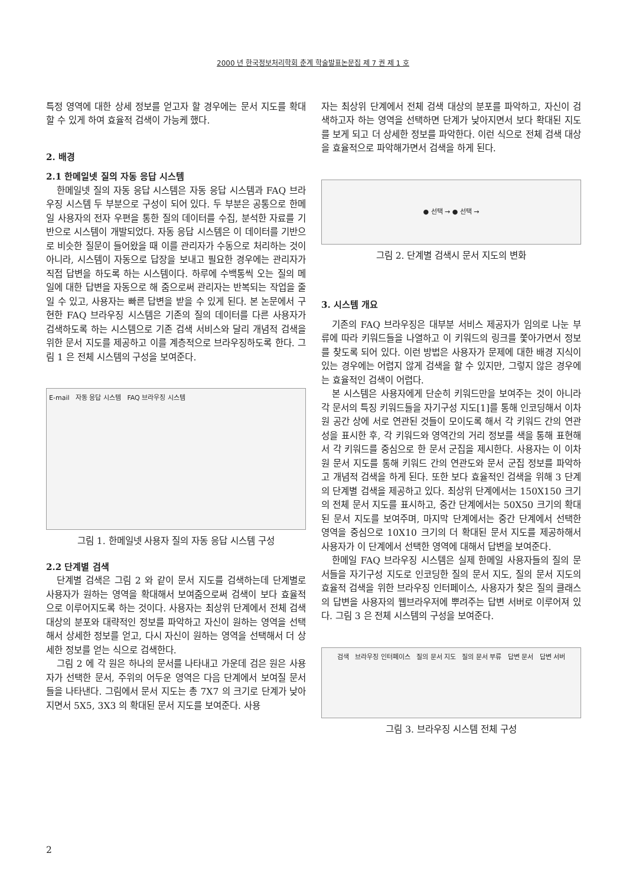2000 년 한국정보처리학회 춘계 학술발표논문집 제 7 권 제 1 호
특정 영역에 대한 상세 정보를 얻고자 할 경우에는 문서 지도를 확대할 수 있게 하여 효율적 검색이 가능케 했다.
2. 배경
2.1 한메일넷 질의 자동 응답 시스템
한메일넷 질의 자동 응답 시스템은 자동 응답 시스템과 FAQ 브라우징 시스템 두 부분으로 구성이 되어 있다. 두 부분은 공통으로 한메일 사용자의 전자 우편을 통한 질의 데이터를 수집, 분석한 자료를 기반으로 시스템이 개발되었다. 자동 응답 시스템은 이 데이터를 기반으로 비슷한 질문이 들어왔을 때 이를 관리자가 수동으로 처리하는 것이 아니라, 시스템이 자동으로 답장을 보내고 필요한 경우에는 관리자가 직접 답변을 하도록 하는 시스템이다. 하루에 수백통씩 오는 질의 메일에 대한 답변을 자동으로 해 줌으로써 관리자는 반복되는 작업을 줄일 수 있고, 사용자는 빠른 답변을 받을 수 있게 된다. 본 논문에서 구현한 FAQ 브라우징 시스템은 기존의 질의 데이터를 다른 사용자가 검색하도록 하는 시스템으로 기존 검색 서비스와 달리 개념적 검색을 위한 문서 지도를 제공하고 이를 계층적으로 브라우징하도록 한다. 그림 1 은 전체 시스템의 구성을 보여준다.
E-mail 자동 응답 시스템 FAQ 브라우징 시스템
그림 1. 한메일넷 사용자 질의 자동 응답 시스템 구성
2.2 단계별 검색
단계별 검색은 그림 2 와 같이 문서 지도를 검색하는데 단계별로 사용자가 원하는 영역을 확대해서 보여줌으로써 검색이 보다 효율적으로 이루어지도록 하는 것이다. 사용자는 최상위 단계에서 전체 검색 대상의 분포와 대략적인 정보를 파악하고 자신이 원하는 영역을 선택해서 상세한 정보를 얻고, 다시 자신이 원하는 영역을 선택해서 더 상세한 정보를 얻는 식으로 검색한다.
그림 2 에 각 원은 하나의 문서를 나타내고 가운데 검은 원은 사용자가 선택한 문서, 주위의 어두운 영역은 다음 단계에서 보여질 문서들을 나타낸다. 그림에서 문서 지도는 총 7X7 의 크기로 단계가 낮아지면서 5X5, 3X3 의 확대된 문서 지도를 보여준다. 사용
자는 최상위 단계에서 전체 검색 대상의 분포를 파악하고, 자신이 검색하고자 하는 영역을 선택하면 단계가 낮아지면서 보다 확대된 지도를 보게 되고 더 상세한 정보를 파악한다. 이런 식으로 전체 검색 대상을 효율적으로 파악해가면서 검색을 하게 된다.
● 선택 → ● 선택 →
그림 2. 단계별 검색시 문서 지도의 변화
3. 시스템 개요
기존의 FAQ 브라우징은 대부분 서비스 제공자가 임의로 나눈 부류에 따라 키워드들을 나열하고 이 키워드의 링크를 쫓아가면서 정보를 찾도록 되어 있다. 이런 방법은 사용자가 문제에 대한 배경 지식이 있는 경우에는 어렵지 않게 검색을 할 수 있지만, 그렇지 않은 경우에는 효율적인 검색이 어렵다.
본 시스템은 사용자에게 단순히 키워드만을 보여주는 것이 아니라 각 문서의 특징 키워드들을 자기구성 지도[1]를 통해 인코딩해서 이차원 공간 상에 서로 연관된 것들이 모이도록 해서 각 키워드 간의 연관성을 표시한 후, 각 키워드와 영역간의 거리 정보를 색을 통해 표현해서 각 키워드를 중심으로 한 문서 군집을 제시한다. 사용자는 이 이차원 문서 지도를 통해 키워드 간의 연관도와 문서 군집 정보를 파악하고 개념적 검색을 하게 된다. 또한 보다 효율적인 검색을 위해 3 단계의 단계별 검색을 제공하고 있다. 최상위 단계에서는 150X150 크기의 전체 문서 지도를 표시하고, 중간 단계에서는 50X50 크기의 확대된 문서 지도를 보여주며, 마지막 단계에서는 중간 단계에서 선택한 영역을 중심으로 10X10 크기의 더 확대된 문서 지도를 제공하해서 사용자가 이 단계에서 선택한 영역에 대해서 답변을 보여준다.
한메일 FAQ 브라우징 시스템은 실제 한메일 사용자들의 질의 문서들을 자기구성 지도로 인코딩한 질의 문서 지도, 질의 문서 지도의 효율적 검색을 위한 브라우징 인터페이스, 사용자가 찾은 질의 클래스의 답변을 사용자의 웹브라우저에 뿌려주는 답변 서버로 이루어져 있다. 그림 3 은 전체 시스템의 구성을 보여준다.
검색 브라우징 인터페이스 질의 문서 지도 질의 문서 부류 답변 문서 답변 서버
그림 3. 브라우징 시스템 전체 구성
2